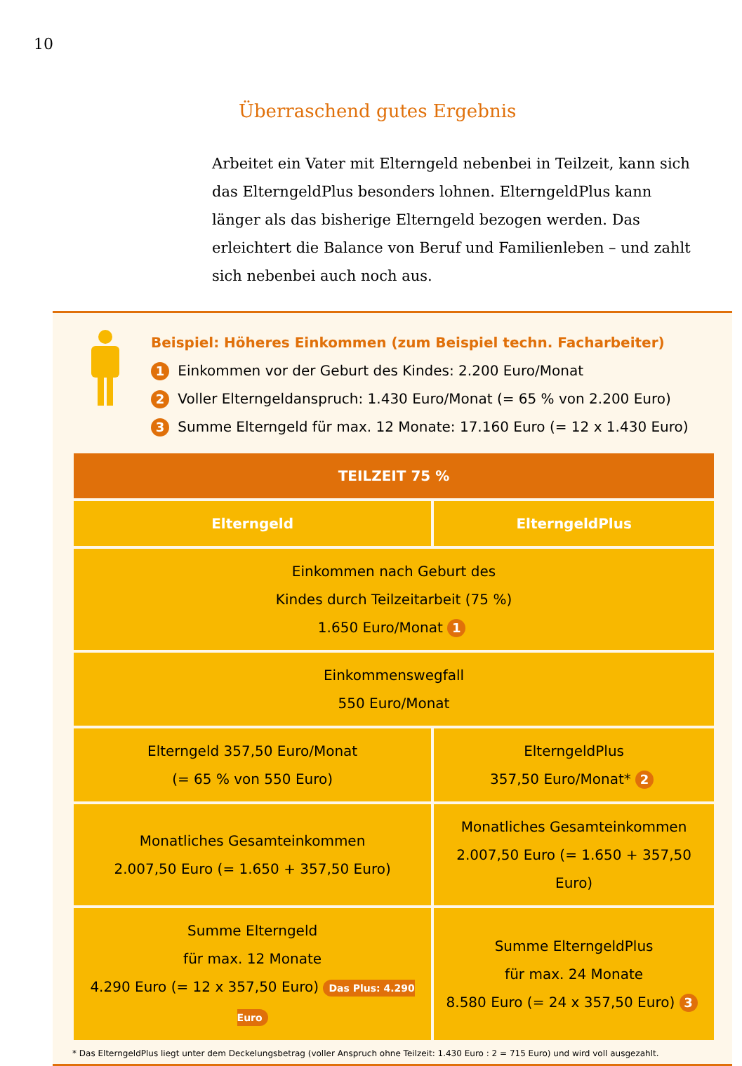10
Überraschend gutes Ergebnis
Arbeitet ein Vater mit Elterngeld nebenbei in Teilzeit, kann sich das ElterngeldPlus besonders lohnen. ElterngeldPlus kann länger als das bisherige Elterngeld bezogen werden. Das erleichtert die Balance von Beruf und Familienleben – und zahlt sich nebenbei auch noch aus.
Beispiel: Höheres Einkommen (zum Beispiel techn. Facharbeiter)
1 Einkommen vor der Geburt des Kindes: 2.200 Euro/Monat
2 Voller Elterngeldanspruch: 1.430 Euro/Monat (= 65 % von 2.200 Euro)
3 Summe Elterngeld für max. 12 Monate: 17.160 Euro (= 12 x 1.430 Euro)
| TEILZEIT 75 % | |
| --- | --- |
| Elterngeld | ElterngeldPlus |
| Einkommen nach Geburt des Kindes durch Teilzeitarbeit (75 %) 1.650 Euro/Monat 1 | |
| Einkommenswegfall 550 Euro/Monat | |
| Elterngeld 357,50 Euro/Monat (= 65 % von 550 Euro) | ElterngeldPlus 357,50 Euro/Monat* 2 |
| Monatliches Gesamteinkommen 2.007,50 Euro (= 1.650 + 357,50 Euro) | Monatliches Gesamteinkommen 2.007,50 Euro (= 1.650 + 357,50 Euro) |
| Summe Elterngeld für max. 12 Monate 4.290 Euro (= 12 x 357,50 Euro) Das Plus: 4.290 Euro | Summe ElterngeldPlus für max. 24 Monate 8.580 Euro (= 24 x 357,50 Euro) 3 |
* Das ElterngeldPlus liegt unter dem Deckelungsbetrag (voller Anspruch ohne Teilzeit: 1.430 Euro : 2 = 715 Euro) und wird voll ausgezahlt.